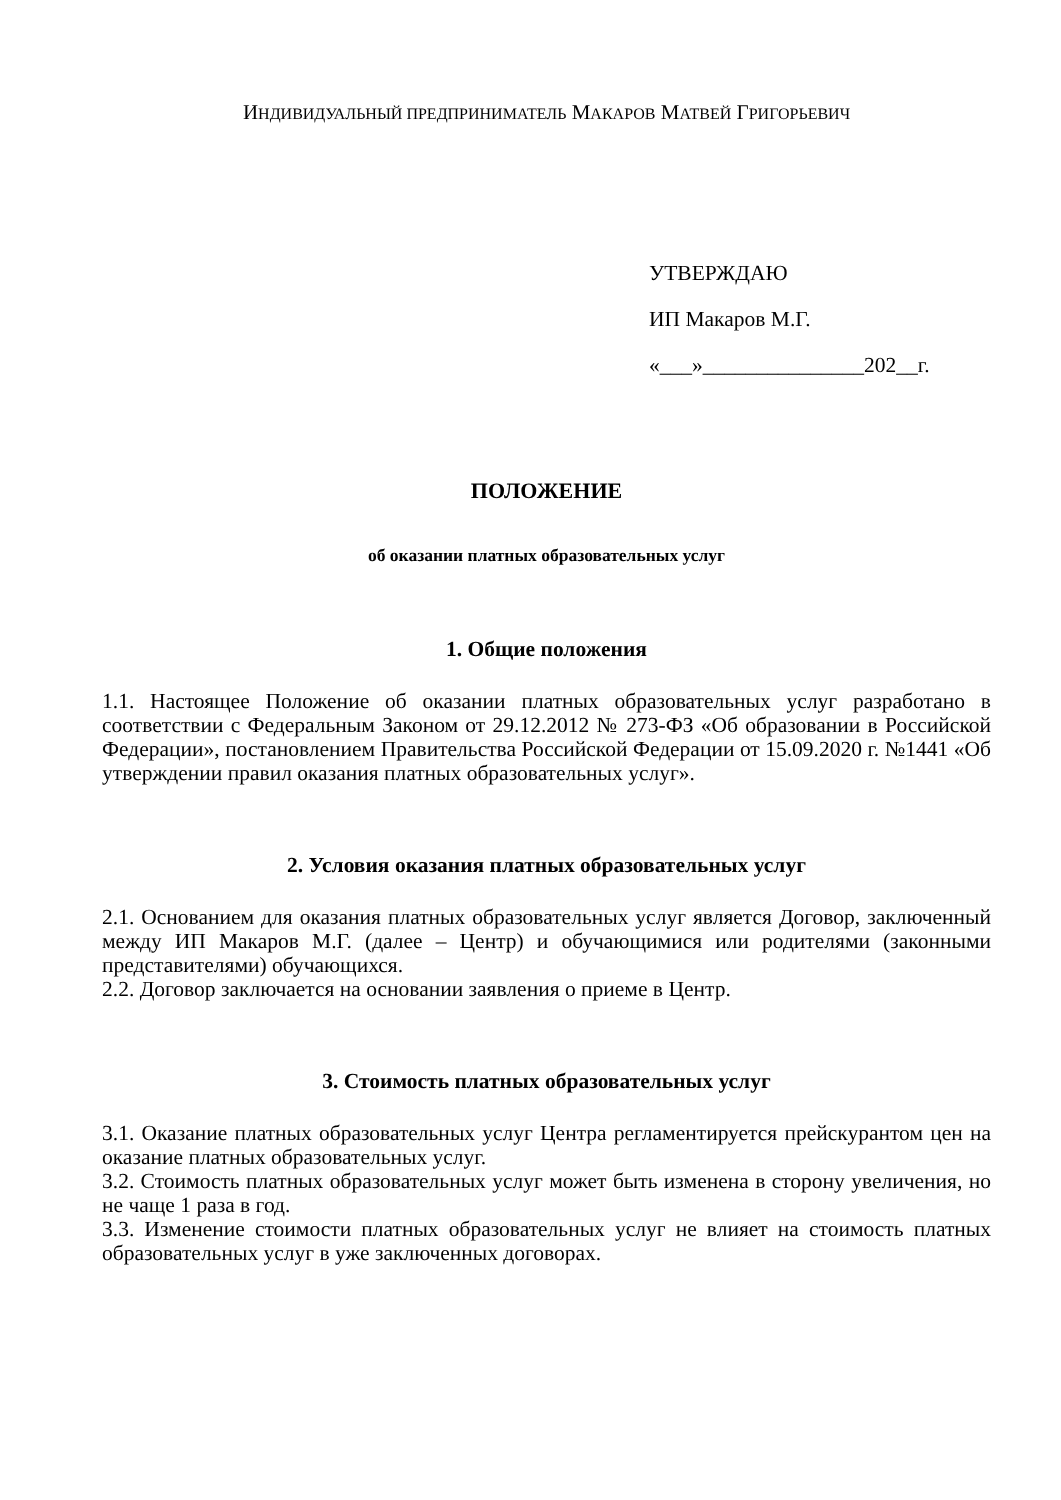ИНДИВИДУАЛЬНЫЙ ПРЕДПРИНИМАТЕЛЬ МАКАРОВ МАТВЕЙ ГРИГОРЬЕВИЧ
УТВЕРЖДАЮ
ИП Макаров М.Г.
«___»_______________202__г.
ПОЛОЖЕНИЕ
об оказании платных образовательных услуг
1. Общие положения
1.1. Настоящее Положение об оказании платных образовательных услуг разработано в соответствии с Федеральным Законом от 29.12.2012 № 273-ФЗ «Об образовании в Российской Федерации», постановлением Правительства Российской Федерации от 15.09.2020 г. №1441 «Об утверждении правил оказания платных образовательных услуг».
2. Условия оказания платных образовательных услуг
2.1. Основанием для оказания платных образовательных услуг является Договор, заключенный между ИП Макаров М.Г. (далее – Центр) и обучающимися или родителями (законными представителями) обучающихся.
2.2. Договор заключается на основании заявления о приеме в Центр.
3. Стоимость платных образовательных услуг
3.1. Оказание платных образовательных услуг Центра регламентируется прейскурантом цен на оказание платных образовательных услуг.
3.2. Стоимость платных образовательных услуг может быть изменена в сторону увеличения, но не чаще 1 раза в год.
3.3. Изменение стоимости платных образовательных услуг не влияет на стоимость платных образовательных услуг в уже заключенных договорах.